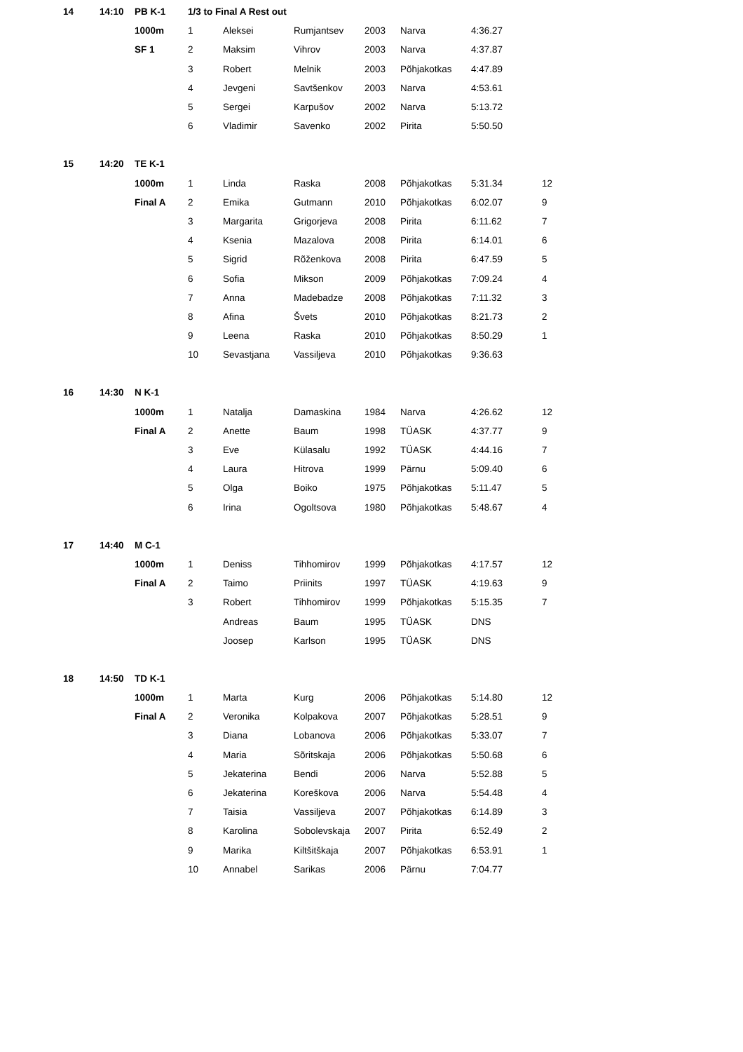| 14 | 14:10 | PB K-1 | 1/3 to Final A Rest out | | | | | | |
| | | 1000m | 1 | Aleksei | Rumjantsev | 2003 | Narva | 4:36.27 | |
| | | SF 1 | 2 | Maksim | Vihrov | 2003 | Narva | 4:37.87 | |
| | | | 3 | Robert | Melnik | 2003 | Põhjakotkas | 4:47.89 | |
| | | | 4 | Jevgeni | Savtšenkov | 2003 | Narva | 4:53.61 | |
| | | | 5 | Sergei | Karpušov | 2002 | Narva | 5:13.72 | |
| | | | 6 | Vladimir | Savenko | 2002 | Pirita | 5:50.50 | |
| 15 | 14:20 | TE K-1 | | | | | | | |
| | | 1000m | 1 | Linda | Raska | 2008 | Põhjakotkas | 5:31.34 | 12 |
| | | Final A | 2 | Emika | Gutmann | 2010 | Põhjakotkas | 6:02.07 | 9 |
| | | | 3 | Margarita | Grigorjeva | 2008 | Pirita | 6:11.62 | 7 |
| | | | 4 | Ksenia | Mazalova | 2008 | Pirita | 6:14.01 | 6 |
| | | | 5 | Sigrid | Rõženkova | 2008 | Pirita | 6:47.59 | 5 |
| | | | 6 | Sofia | Mikson | 2009 | Põhjakotkas | 7:09.24 | 4 |
| | | | 7 | Anna | Madebadze | 2008 | Põhjakotkas | 7:11.32 | 3 |
| | | | 8 | Afina | Švets | 2010 | Põhjakotkas | 8:21.73 | 2 |
| | | | 9 | Leena | Raska | 2010 | Põhjakotkas | 8:50.29 | 1 |
| | | | 10 | Sevastjana | Vassiljeva | 2010 | Põhjakotkas | 9:36.63 | |
| 16 | 14:30 | N K-1 | | | | | | | |
| | | 1000m | 1 | Natalja | Damaskina | 1984 | Narva | 4:26.62 | 12 |
| | | Final A | 2 | Anette | Baum | 1998 | TÜASK | 4:37.77 | 9 |
| | | | 3 | Eve | Külasalu | 1992 | TÜASK | 4:44.16 | 7 |
| | | | 4 | Laura | Hitrova | 1999 | Pärnu | 5:09.40 | 6 |
| | | | 5 | Olga | Boiko | 1975 | Põhjakotkas | 5:11.47 | 5 |
| | | | 6 | Irina | Ogoltsova | 1980 | Põhjakotkas | 5:48.67 | 4 |
| 17 | 14:40 | M C-1 | | | | | | | |
| | | 1000m | 1 | Deniss | Tihhomirov | 1999 | Põhjakotkas | 4:17.57 | 12 |
| | | Final A | 2 | Taimo | Priinits | 1997 | TÜASK | 4:19.63 | 9 |
| | | | 3 | Robert | Tihhomirov | 1999 | Põhjakotkas | 5:15.35 | 7 |
| | | | | Andreas | Baum | 1995 | TÜASK | DNS | |
| | | | | Joosep | Karlson | 1995 | TÜASK | DNS | |
| 18 | 14:50 | TD K-1 | | | | | | | |
| | | 1000m | 1 | Marta | Kurg | 2006 | Põhjakotkas | 5:14.80 | 12 |
| | | Final A | 2 | Veronika | Kolpakova | 2007 | Põhjakotkas | 5:28.51 | 9 |
| | | | 3 | Diana | Lobanova | 2006 | Põhjakotkas | 5:33.07 | 7 |
| | | | 4 | Maria | Sõritskaja | 2006 | Põhjakotkas | 5:50.68 | 6 |
| | | | 5 | Jekaterina | Bendi | 2006 | Narva | 5:52.88 | 5 |
| | | | 6 | Jekaterina | Koreškova | 2006 | Narva | 5:54.48 | 4 |
| | | | 7 | Taisia | Vassiljeva | 2007 | Põhjakotkas | 6:14.89 | 3 |
| | | | 8 | Karolina | Sobolevskaja | 2007 | Pirita | 6:52.49 | 2 |
| | | | 9 | Marika | Kiltšitškaja | 2007 | Põhjakotkas | 6:53.91 | 1 |
| | | | 10 | Annabel | Sarikas | 2006 | Pärnu | 7:04.77 | |